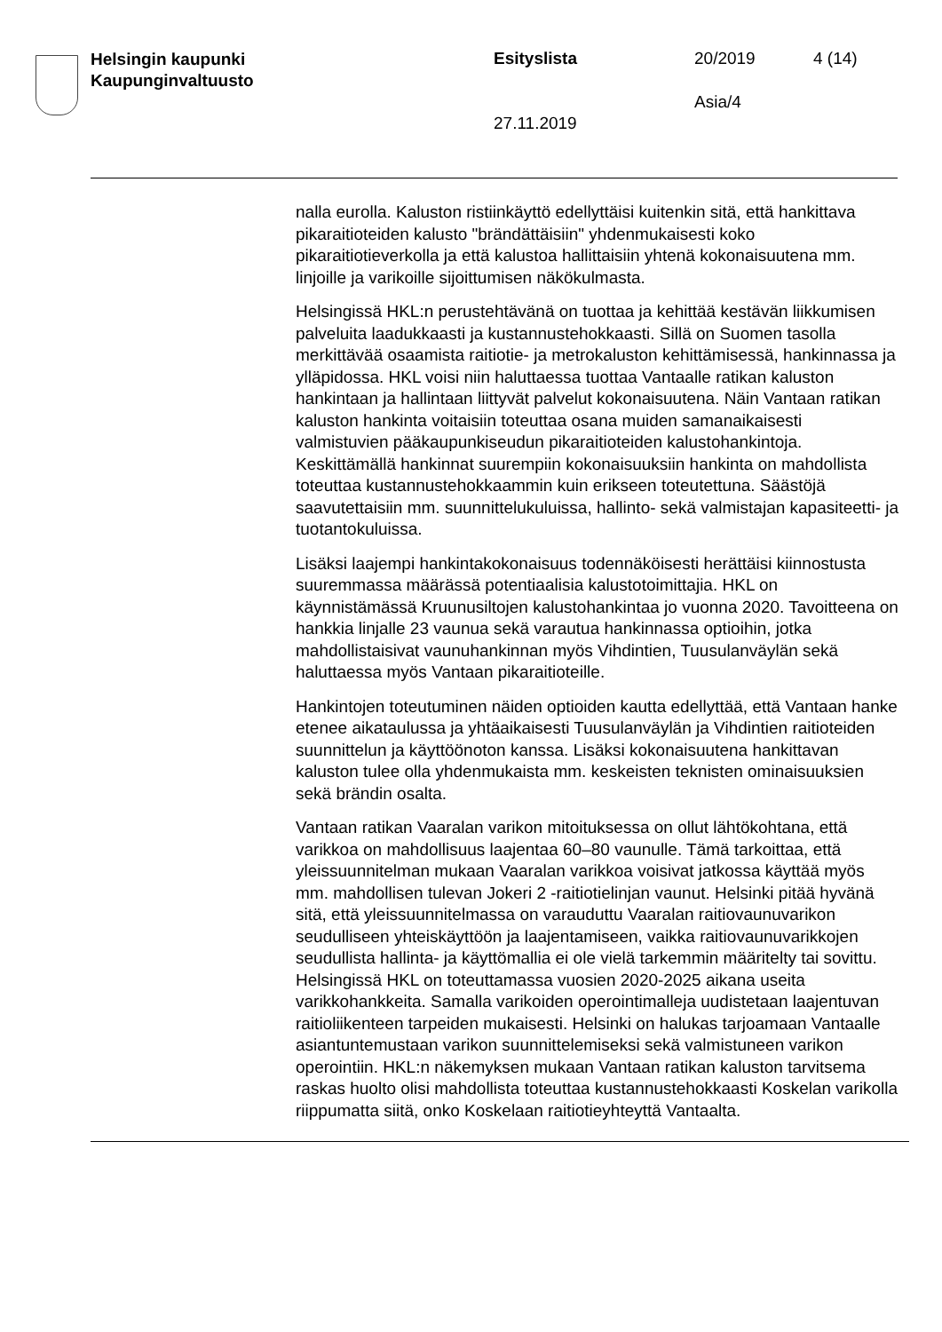Helsingin kaupunki
Kaupunginvaltuusto
Esityslista 20/2019 4 (14)
Asia/4
27.11.2019
nalla eurolla. Kaluston ristiinkäyttö edellyttäisi kuitenkin sitä, että hankittava pikaraitioteiden kalusto "brändättäisiin" yhdenmukaisesti koko pikaraitiotieverkolla ja että kalustoa hallittaisiin yhtenä kokonaisuutena mm. linjoille ja varikoille sijoittumisen näkökulmasta.
Helsingissä HKL:n perustehtävänä on tuottaa ja kehittää kestävän liikkumisen palveluita laadukkaasti ja kustannustehokkaasti. Sillä on Suomen tasolla merkittävää osaamista raitiotie- ja metrokaluston kehittämisessä, hankinnassa ja ylläpidossa. HKL voisi niin haluttaessa tuottaa Vantaalle ratikan kaluston hankintaan ja hallintaan liittyvät palvelut kokonaisuutena. Näin Vantaan ratikan kaluston hankinta voitaisiin toteuttaa osana muiden samanaikaisesti valmistuvien pääkaupunkiseudun pikaraitioteiden kalustohankintoja. Keskittämällä hankinnat suurempiin kokonaisuuksiin hankinta on mahdollista toteuttaa kustannustehokkaammin kuin erikseen toteutettuna. Säästöjä saavutettaisiin mm. suunnittelukuluissa, hallinto- sekä valmistajan kapasiteetti- ja tuotantokuluissa.
Lisäksi laajempi hankintakokonaisuus todennäköisesti herättäisi kiinnostusta suuremmassa määrässä potentiaalisia kalustotoimittajia. HKL on käynnistämässä Kruunusiltojen kalustohankintaa jo vuonna 2020. Tavoitteena on hankkia linjalle 23 vaunua sekä varautua hankinnassa optioihin, jotka mahdollistaisivat vaunuhankinnan myös Vihdintien, Tuusulanväylän sekä haluttaessa myös Vantaan pikaraitioteille.
Hankintojen toteutuminen näiden optioiden kautta edellyttää, että Vantaan hanke etenee aikataulussa ja yhtäaikaisesti Tuusulanväylän ja Vihdintien raitioteiden suunnittelun ja käyttöönoton kanssa. Lisäksi kokonaisuutena hankittavan kaluston tulee olla yhdenmukaista mm. keskeisten teknisten ominaisuuksien sekä brändin osalta.
Vantaan ratikan Vaaralan varikon mitoituksessa on ollut lähtökohtana, että varikkoa on mahdollisuus laajentaa 60–80 vaunulle. Tämä tarkoittaa, että yleissuunnitelman mukaan Vaaralan varikkoa voisivat jatkossa käyttää myös mm. mahdollisen tulevan Jokeri 2 -raitiotielinjan vaunut. Helsinki pitää hyvänä sitä, että yleissuunnitelmassa on varauduttu Vaaralan raitiovaunuvarikon seudulliseen yhteiskäyttöön ja laajentamiseen, vaikka raitiovaunuvarikkojen seudullista hallinta- ja käyttömallia ei ole vielä tarkemmin määritelty tai sovittu. Helsingissä HKL on toteuttamassa vuosien 2020-2025 aikana useita varikkohankkeita. Samalla varikoiden operointimalleja uudistetaan laajentuvan raitioliikenteen tarpeiden mukaisesti. Helsinki on halukas tarjoamaan Vantaalle asiantuntemustaan varikon suunnittelemiseksi sekä valmistuneen varikon operointiin. HKL:n näkemyksen mukaan Vantaan ratikan kaluston tarvitsema raskas huolto olisi mahdollista toteuttaa kustannustehokkaasti Koskelan varikolla riippumatta siitä, onko Koskelaan raitiotieyhteyttä Vantaalta.